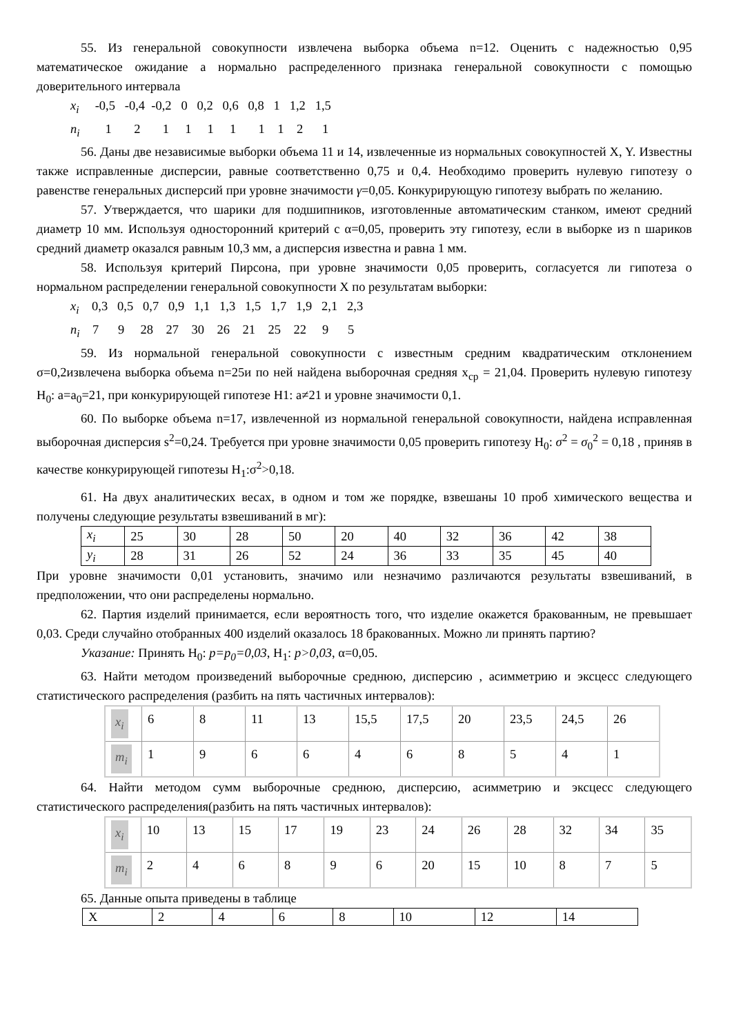55. Из генеральной совокупности извлечена выборка объема n=12. Оценить с надежностью 0,95 математическое ожидание a нормально распределенного признака генеральной совокупности с помощью доверительного интервала
x<sub>i</sub> -0,5 -0,4 -0,2 0 0,2 0,6 0,8 1 1,2 1,5
n<sub>i</sub> 1 2 1 1 1 1 1 1 2 1
56. Даны две независимые выборки объема 11 и 14, извлеченные из нормальных совокупностей X, Y. Известны также исправленные дисперсии, равные соответственно 0,75 и 0,4. Необходимо проверить нулевую гипотезу о равенстве генеральных дисперсий при уровне значимости γ=0,05. Конкурирующую гипотезу выбрать по желанию.
57. Утверждается, что шарики для подшипников, изготовленные автоматическим станком, имеют средний диаметр 10 мм. Используя односторонний критерий с α=0,05, проверить эту гипотезу, если в выборке из n шариков средний диаметр оказался равным 10,3 мм, а дисперсия известна и равна 1 мм.
58. Используя критерий Пирсона, при уровне значимости 0,05 проверить, согласуется ли гипотеза о нормальном распределении генеральной совокупности X по результатам выборки:
x<sub>i</sub> 0,3 0,5 0,7 0,9 1,1 1,3 1,5 1,7 1,9 2,1 2,3
n<sub>i</sub> 7 9 28 27 30 26 21 25 22 9 5
59. Из нормальной генеральной совокупности с известным средним квадратическим отклонением σ=0,2извлечена выборка объема n=25и по ней найдена выборочная средняя x<sub>ср</sub> = 21,04. Проверить нулевую гипотезу H<sub>0</sub>: a=a<sub>0</sub>=21, при конкурирующей гипотезе H1: a≠21 и уровне значимости 0,1.
60. По выборке объема n=17, извлеченной из нормальной генеральной совокупности, найдена исправленная выборочная дисперсия s<sup>2</sup>=0,24. Требуется при уровне значимости 0,05 проверить гипотезу H<sub>0</sub>: σ<sup>2</sup> = σ<sub>0</sub><sup>2</sup> = 0,18 , приняв в качестве конкурирующей гипотезы H<sub>1</sub>:σ<sup>2</sup>>0,18.
61. На двух аналитических весах, в одном и том же порядке, взвешаны 10 проб химического вещества и получены следующие результаты взвешиваний в мг):
| x<sub>i</sub> | 25 | 30 | 28 | 50 | 20 | 40 | 32 | 36 | 42 | 38 |
| y<sub>i</sub> | 28 | 31 | 26 | 52 | 24 | 36 | 33 | 35 | 45 | 40 |
При уровне значимости 0,01 установить, значимо или незначимо различаются результаты взвешиваний, в предположении, что они распределены нормально.
62. Партия изделий принимается, если вероятность того, что изделие окажется бракованным, не превышает 0,03. Среди случайно отобранных 400 изделий оказалось 18 бракованных. Можно ли принять партию?
Указание: Принять H<sub>0</sub>: p=p<sub>0</sub>=0,03, H<sub>1</sub>: p>0,03, α=0,05.
63. Найти методом произведений выборочные среднюю, дисперсию , асимметрию и эксцесс следующего статистического распределения (разбить на пять частичных интервалов):
| x<sub>i</sub> | 6 | 8 | 11 | 13 | 15,5 | 17,5 | 20 | 23,5 | 24,5 | 26 |
| m<sub>i</sub> | 1 | 9 | 6 | 6 | 4 | 6 | 8 | 5 | 4 | 1 |
64. Найти методом сумм выборочные среднюю, дисперсию, асимметрию и эксцесс следующего статистического распределения(разбить на пять частичных интервалов):
| x<sub>i</sub> | 10 | 13 | 15 | 17 | 19 | 23 | 24 | 26 | 28 | 32 | 34 | 35 |
| m<sub>i</sub> | 2 | 4 | 6 | 8 | 9 | 6 | 20 | 15 | 10 | 8 | 7 | 5 |
65. Данные опыта приведены в таблице
| X | 2 | 4 | 6 | 8 | 10 | 12 | 14 |